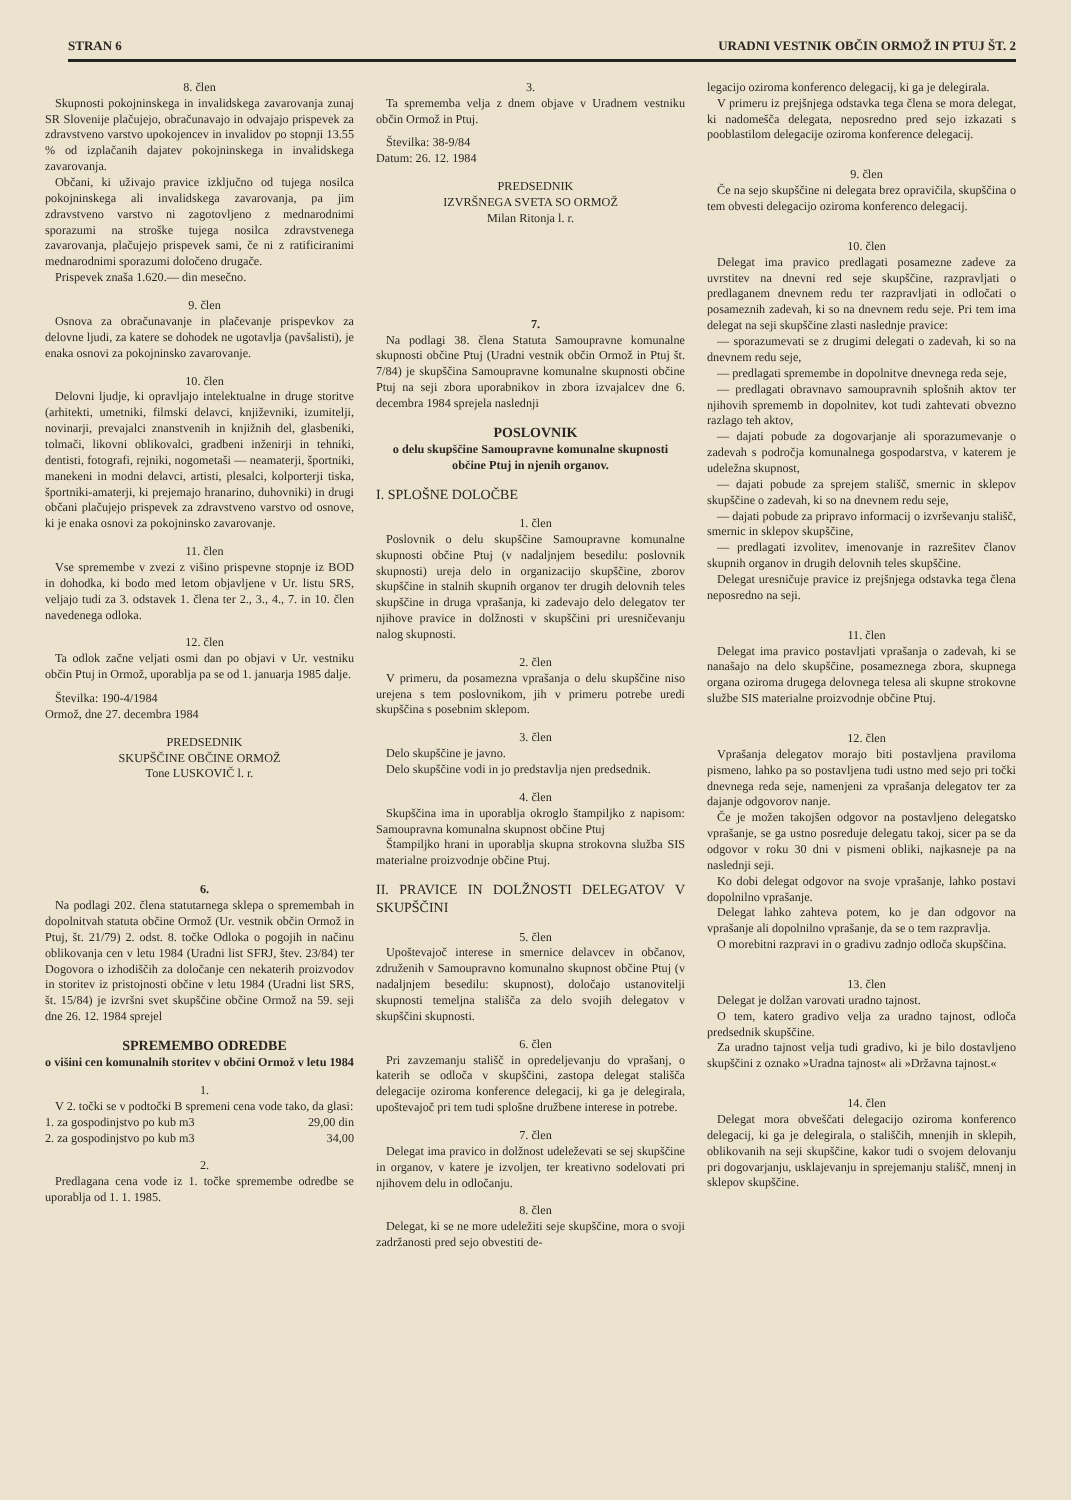STRAN 6 URADNI VESTNIK OBČIN ORMOŽ IN PTUJ ŠT. 2
8. člen
Skupnosti pokojninskega in invalidskega zavarovanja zunaj SR Slovenije plačujejo, obračunavajo in odvajajo prispevek za zdravstveno varstvo upokojencev in invalidov po stopnji 13.55 % od izplačanih dajatev pokojninskega in invalidskega zavarovanja.
Občani, ki uživajo pravice izključno od tujega nosilca pokojninskega ali invalidskega zavarovanja, pa jim zdravstveno varstvo ni zagotovljeno z mednarodnimi sporazumi na stroške tujega nosilca zdravstvenega zavarovanja, plačujejo prispevek sami, če ni z ratificiranimi mednarodnimi sporazumi določeno drugače.
Prispevek znaša 1.620.— din mesečno.
9. člen
Osnova za obračunavanje in plačevanje prispevkov za delovne ljudi, za katere se dohodek ne ugotavlja (pavšalisti), je enaka osnovi za pokojninsko zavarovanje.
10. člen
Delovni ljudje, ki opravljajo intelektualne in druge storitve (arhitekti, umetniki, filmski delavci, književniki, izumitelji, novinarji, prevajalci znanstvenih in knjižnih del, glasbeniki, tolmači, likovni oblikovalci, gradbeni inženirji in tehniki, dentisti, fotografi, rejniki, nogometaši — neamaterji, športniki, manekeni in modni delavci, artisti, plesalci, kolporterji tiska, športniki-amaterji, ki prejemajo hranarino, duhovniki) in drugi občani plačujejo prispevek za zdravstveno varstvo od osnove, ki je enaka osnovi za pokojninsko zavarovanje.
11. člen
Vse spremembe v zvezi z višino prispevne stopnje iz BOD in dohodka, ki bodo med letom objavljene v Ur. listu SRS, veljajo tudi za 3. odstavek 1. člena ter 2., 3., 4., 7. in 10. člen navedenega odloka.
12. člen
Ta odlok začne veljati osmi dan po objavi v Ur. vestniku občin Ptuj in Ormož, uporablja pa se od 1. januarja 1985 dalje.
Številka: 190-4/1984
Ormož, dne 27. decembra 1984
PREDSEDNIK
SKUPŠČINE OBČINE ORMOŽ
Tone LUSKOVIČ l. r.
6.
Na podlagi 202. člena statutarnega sklepa o spremembah in dopolnitvah statuta občine Ormož (Ur. vestnik občin Ormož in Ptuj, št. 21/79) 2. odst. 8. točke Odloka o pogojih in načinu oblikovanja cen v letu 1984 (Uradni list SFRJ, štev. 23/84) ter Dogovora o izhodiščih za določanje cen nekaterih proizvodov in storitev iz pristojnosti občine v letu 1984 (Uradni list SRS, št. 15/84) je izvršni svet skupščine občine Ormož na 59. seji dne 26. 12. 1984 sprejel
SPREMEMBO ODREDBE
o višini cen komunalnih storitev v občini Ormož v letu 1984
1.
V 2. točki se v podtočki B spremeni cena vode tako, da glasi:
1. za gospodinjstvo po kub m3 29,00 din
2. za gospodinjstvo po kub m3 34,00
2.
Predlagana cena vode iz 1. točke spremembe odredbe se uporablja od 1. 1. 1985.
3.
Ta sprememba velja z dnem objave v Uradnem vestniku občin Ormož in Ptuj.
Številka: 38-9/84
Datum: 26. 12. 1984
PREDSEDNIK
IZVRŠNEGA SVETA SO ORMOŽ
Milan Ritonja l. r.
7.
Na podlagi 38. člena Statuta Samoupravne komunalne skupnosti občine Ptuj (Uradni vestnik občin Ormož in Ptuj št. 7/84) je skupščina Samoupravne komunalne skupnosti občine Ptuj na seji zbora uporabnikov in zbora izvajalcev dne 6. decembra 1984 sprejela naslednji
POSLOVNIK
o delu skupščine Samoupravne komunalne skupnosti občine Ptuj in njenih organov.
I. SPLOŠNE DOLOČBE
1. člen
Poslovnik o delu skupščine Samoupravne komunalne skupnosti občine Ptuj (v nadaljnjem besedilu: poslovnik skupnosti) ureja delo in organizacijo skupščine, zborov skupščine in stalnih skupnih organov ter drugih delovnih teles skupščine in druga vprašanja, ki zadevajo delo delegatov ter njihove pravice in dolžnosti v skupščini pri uresničevanju nalog skupnosti.
2. člen
V primeru, da posamezna vprašanja o delu skupščine niso urejena s tem poslovnikom, jih v primeru potrebe uredi skupščina s posebnim sklepom.
3. člen
Delo skupščine je javno.
Delo skupščine vodi in jo predstavlja njen predsednik.
4. člen
Skupščina ima in uporablja okroglo štampiljko z napisom: Samoupravna komunalna skupnost občine Ptuj
Štampiljko hrani in uporablja skupna strokovna služba SIS materialne proizvodnje občine Ptuj.
II. PRAVICE IN DOLŽNOSTI DELEGATOV V SKUPŠČINI
5. člen
Upoštevajoč interese in smernice delavcev in občanov, združenih v Samoupravno komunalno skupnost občine Ptuj (v nadaljnjem besedilu: skupnost), določajo ustanovitelji skupnosti temeljna stališča za delo svojih delegatov v skupščini skupnosti.
6. člen
Pri zavzemanju stališč in opredeljevanju do vprašanj, o katerih se odloča v skupščini, zastopa delegat stališča delegacije oziroma konference delegacij, ki ga je delegirala, upoštevajoč pri tem tudi splošne družbene interese in potrebe.
7. člen
Delegat ima pravico in dolžnost udeleževati se sej skupščine in organov, v katere je izvoljen, ter kreativno sodelovati pri njihovem delu in odločanju.
8. člen
Delegat, ki se ne more udeležiti seje skupščine, mora o svoji zadržanosti pred sejo obvestiti de-
legacijo oziroma konferenco delegacij, ki ga je delegirala.
V primeru iz prejšnjega odstavka tega člena se mora delegat, ki nadomešča delegata, neposredno pred sejo izkazati s pooblastilom delegacije oziroma konference delegacij.
9. člen
Če na sejo skupščine ni delegata brez opravičila, skupščina o tem obvesti delegacijo oziroma konferenco delegacij.
10. člen
Delegat ima pravico predlagati posamezne zadeve za uvrstitev na dnevni red seje skupščine, razpravljati o predlaganem dnevnem redu ter razpravljati in odločati o posameznih zadevah, ki so na dnevnem redu seje. Pri tem ima delegat na seji skupščine zlasti naslednje pravice:
— sporazumevati se z drugimi delegati o zadevah, ki so na dnevnem redu seje,
— predlagati spremembe in dopolnitve dnevnega reda seje,
— predlagati obravnavo samoupravnih splošnih aktov ter njihovih sprememb in dopolnitev, kot tudi zahtevati obvezno razlago teh aktov,
— dajati pobude za dogovarjanje ali sporazumevanje o zadevah s področja komunalnega gospodarstva, v katerem je udeležna skupnost,
— dajati pobude za sprejem stališč, smernic in sklepov skupščine o zadevah, ki so na dnevnem redu seje,
— dajati pobude za pripravo informacij o izvrševanju stališč, smernic in sklepov skupščine,
— predlagati izvolitev, imenovanje in razrešitev članov skupnih organov in drugih delovnih teles skupščine.
Delegat uresničuje pravice iz prejšnjega odstavka tega člena neposredno na seji.
11. člen
Delegat ima pravico postavljati vprašanja o zadevah, ki se nanašajo na delo skupščine, posameznega zbora, skupnega organa oziroma drugega delovnega telesa ali skupne strokovne službe SIS materialne proizvodnje občine Ptuj.
12. člen
Vprašanja delegatov morajo biti postavljena praviloma pismeno, lahko pa so postavljena tudi ustno med sejo pri točki dnevnega reda seje, namenjeni za vprašanja delegatov ter za dajanje odgovorov nanje.
Če je možen takojšen odgovor na postavljeno delegatsko vprašanje, se ga ustno posreduje delegatu takoj, sicer pa se da odgovor v roku 30 dni v pismeni obliki, najkasneje pa na naslednji seji.
Ko dobi delegat odgovor na svoje vprašanje, lahko postavi dopolnilno vprašanje.
Delegat lahko zahteva potem, ko je dan odgovor na vprašanje ali dopolnilno vprašanje, da se o tem razpravlja.
O morebitni razpravi in o gradivu zadnjo odloča skupščina.
13. člen
Delegat je dolžan varovati uradno tajnost.
O tem, katero gradivo velja za uradno tajnost, odloča predsednik skupščine.
Za uradno tajnost velja tudi gradivo, ki je bilo dostavljeno skupščini z oznako »Uradna tajnost« ali »Državna tajnost.«
14. člen
Delegat mora obveščati delegacijo oziroma konferenco delegacij, ki ga je delegirala, o stališčih, mnenjih in sklepih, oblikovanih na seji skupščine, kakor tudi o svojem delovanju pri dogovarjanju, usklajevanju in sprejemanju stališč, mnenj in sklepov skupščine.